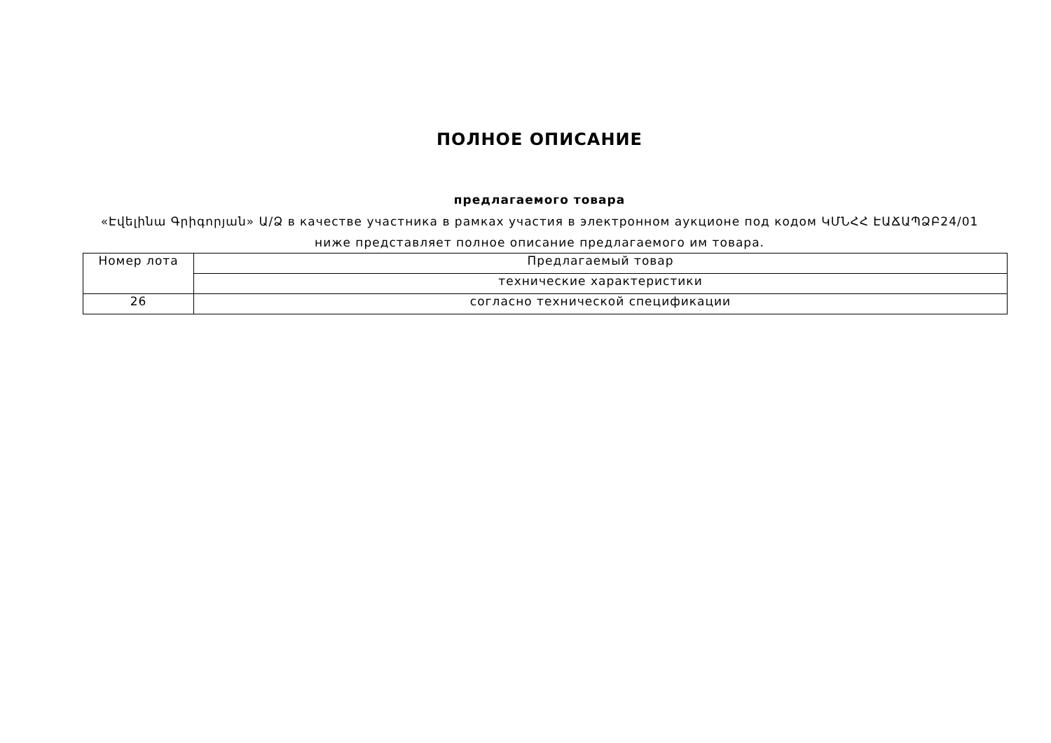ПОЛНОЕ ОПИСАНИЕ
предлагаемого товара
«Էվելինա Գրիգորյան» Ա/Ձ в качестве участника в рамках участия в электронном аукционе под кодом ԿՄՆՀՀ ԷԱՃԱՊՁԲ24/01
ниже представляет полное описание предлагаемого им товара.
| Номер лота | Предлагаемый товар |
| | технические характеристики |
| 26 | согласно технической спецификации |